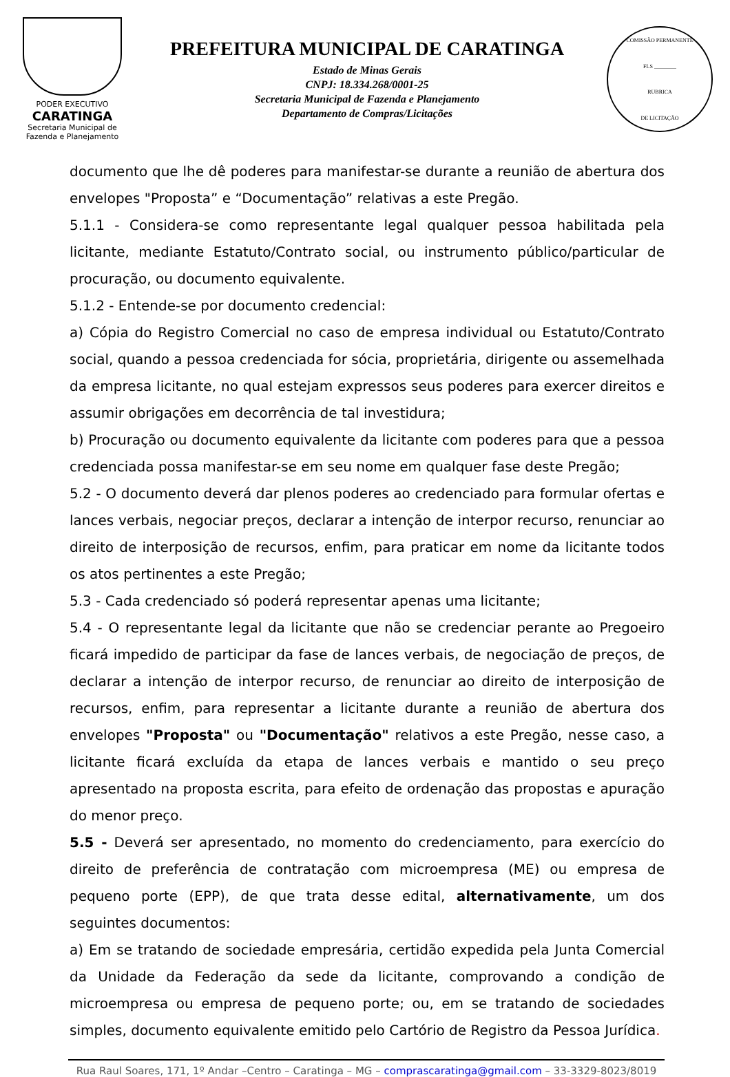PODER EXECUTIVO
CARATINGA
Secretaria Municipal de
Fazenda e Planejamento
PREFEITURA MUNICIPAL DE CARATINGA
Estado de Minas Gerais
CNPJ: 18.334.268/0001-25
Secretaria Municipal de Fazenda e Planejamento
Departamento de Compras/Licitações
COMISSÃO PERMANENTE
FLS ________
RUBRICA
DE LICITAÇÃO
documento que lhe dê poderes para manifestar-se durante a reunião de abertura dos envelopes "Proposta” e “Documentação” relativas a este Pregão.
5.1.1 - Considera-se como representante legal qualquer pessoa habilitada pela licitante, mediante Estatuto/Contrato social, ou instrumento público/particular de procuração, ou documento equivalente.
5.1.2 - Entende-se por documento credencial:
a) Cópia do Registro Comercial no caso de empresa individual ou Estatuto/Contrato social, quando a pessoa credenciada for sócia, proprietária, dirigente ou assemelhada da empresa licitante, no qual estejam expressos seus poderes para exercer direitos e assumir obrigações em decorrência de tal investidura;
b) Procuração ou documento equivalente da licitante com poderes para que a pessoa credenciada possa manifestar-se em seu nome em qualquer fase deste Pregão;
5.2 - O documento deverá dar plenos poderes ao credenciado para formular ofertas e lances verbais, negociar preços, declarar a intenção de interpor recurso, renunciar ao direito de interposição de recursos, enfim, para praticar em nome da licitante todos os atos pertinentes a este Pregão;
5.3 - Cada credenciado só poderá representar apenas uma licitante;
5.4 - O representante legal da licitante que não se credenciar perante ao Pregoeiro ficará impedido de participar da fase de lances verbais, de negociação de preços, de declarar a intenção de interpor recurso, de renunciar ao direito de interposição de recursos, enfim, para representar a licitante durante a reunião de abertura dos envelopes "Proposta" ou "Documentação" relativos a este Pregão, nesse caso, a licitante ficará excluída da etapa de lances verbais e mantido o seu preço apresentado na proposta escrita, para efeito de ordenação das propostas e apuração do menor preço.
5.5 - Deverá ser apresentado, no momento do credenciamento, para exercício do direito de preferência de contratação com microempresa (ME) ou empresa de pequeno porte (EPP), de que trata desse edital, alternativamente, um dos seguintes documentos:
a) Em se tratando de sociedade empresária, certidão expedida pela Junta Comercial da Unidade da Federação da sede da licitante, comprovando a condição de microempresa ou empresa de pequeno porte; ou, em se tratando de sociedades simples, documento equivalente emitido pelo Cartório de Registro da Pessoa Jurídica.
Rua Raul Soares, 171, 1º Andar –Centro – Caratinga – MG – comprascaratinga@gmail.com – 33-3329-8023/8019